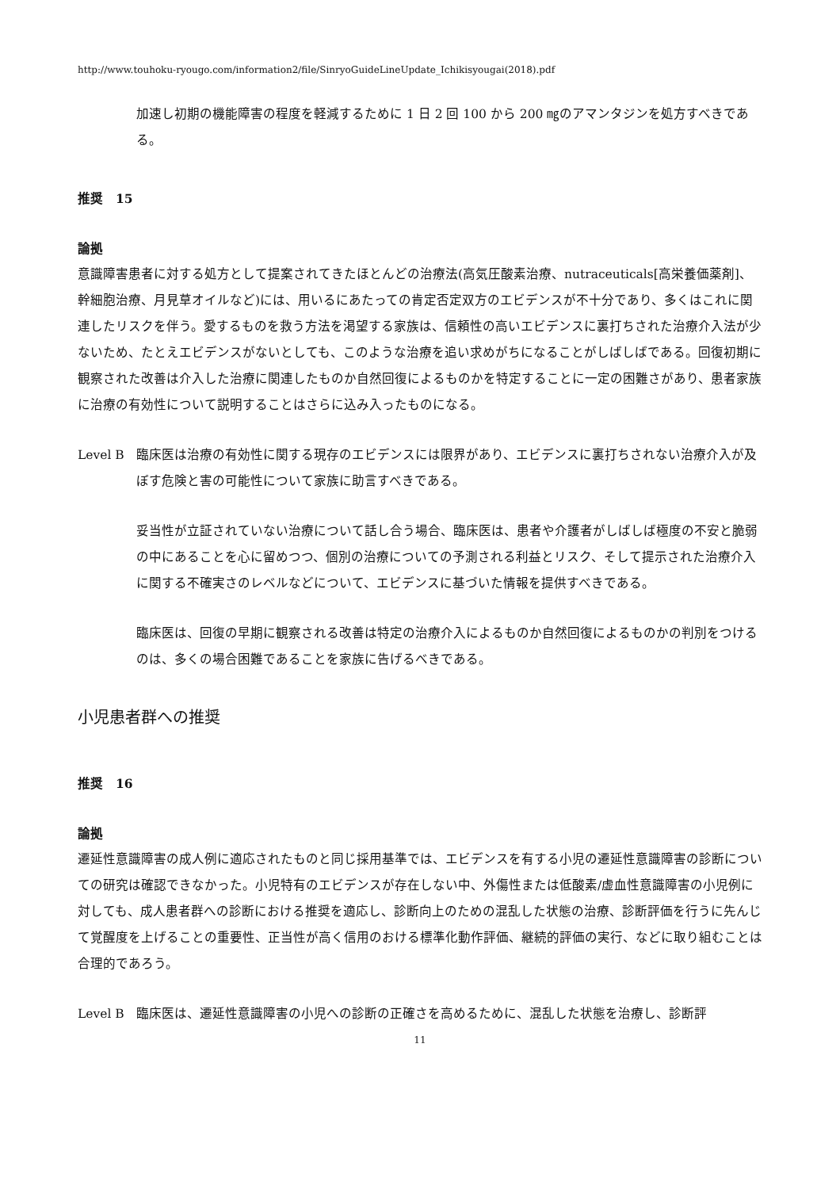http://www.touhoku-ryougo.com/information2/file/SinryoGuideLineUpdate_Ichikisyougai(2018).pdf
加速し初期の機能障害の程度を軽減するために 1 日 2 回 100 から 200 ㎎のアマンタジンを処方すべきである。
推奨　15
論拠
意識障害患者に対する処方として提案されてきたほとんどの治療法(高気圧酸素治療、nutraceuticals[高栄養価薬剤]、幹細胞治療、月見草オイルなど)には、用いるにあたっての肯定否定双方のエビデンスが不十分であり、多くはこれに関連したリスクを伴う。愛するものを救う方法を渇望する家族は、信頼性の高いエビデンスに裏打ちされた治療介入法が少ないため、たとえエビデンスがないとしても、このような治療を追い求めがちになることがしばしばである。回復初期に観察された改善は介入した治療に関連したものか自然回復によるものかを特定することに一定の困難さがあり、患者家族に治療の有効性について説明することはさらに込み入ったものになる。
Level B 臨床医は治療の有効性に関する現存のエビデンスには限界があり、エビデンスに裏打ちされない治療介入が及ぼす危険と害の可能性について家族に助言すべきである。
妥当性が立証されていない治療について話し合う場合、臨床医は、患者や介護者がしばしば極度の不安と脆弱の中にあることを心に留めつつ、個別の治療についての予測される利益とリスク、そして提示された治療介入に関する不確実さのレベルなどについて、エビデンスに基づいた情報を提供すべきである。
臨床医は、回復の早期に観察される改善は特定の治療介入によるものか自然回復によるものかの判別をつけるのは、多くの場合困難であることを家族に告げるべきである。
小児患者群への推奨
推奨　16
論拠
遷延性意識障害の成人例に適応されたものと同じ採用基準では、エビデンスを有する小児の遷延性意識障害の診断についての研究は確認できなかった。小児特有のエビデンスが存在しない中、外傷性または低酸素/虚血性意識障害の小児例に対しても、成人患者群への診断における推奨を適応し、診断向上のための混乱した状態の治療、診断評価を行うに先んじて覚醒度を上げることの重要性、正当性が高く信用のおける標準化動作評価、継続的評価の実行、などに取り組むことは合理的であろう。
Level B 臨床医は、遷延性意識障害の小児への診断の正確さを高めるために、混乱した状態を治療し、診断評
11